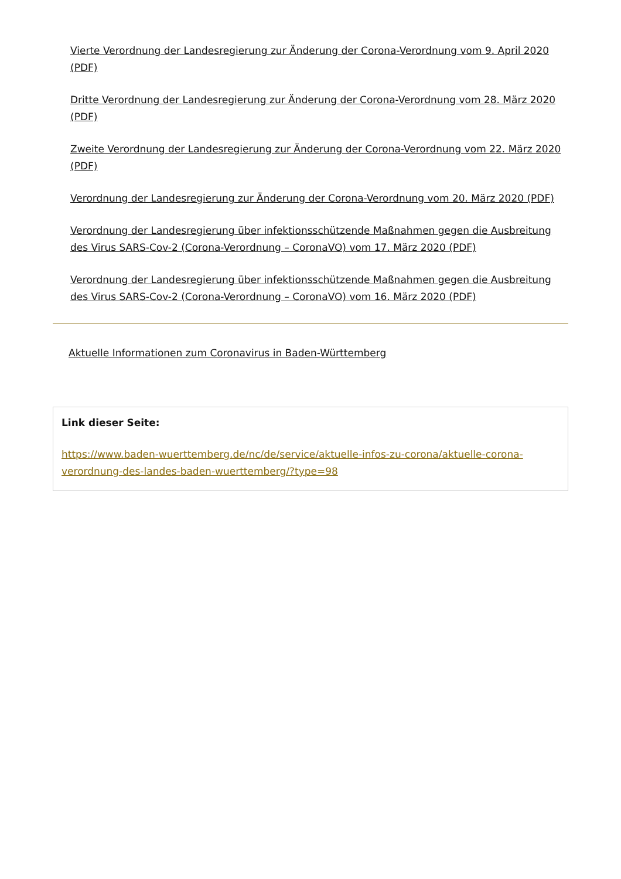Vierte Verordnung der Landesregierung zur Änderung der Corona-Verordnung vom 9. April 2020 (PDF)
Dritte Verordnung der Landesregierung zur Änderung der Corona-Verordnung vom 28. März 2020 (PDF)
Zweite Verordnung der Landesregierung zur Änderung der Corona-Verordnung vom 22. März 2020 (PDF)
Verordnung der Landesregierung zur Änderung der Corona-Verordnung vom 20. März 2020 (PDF)
Verordnung der Landesregierung über infektionsschützende Maßnahmen gegen die Ausbreitung des Virus SARS-Cov-2 (Corona-Verordnung – CoronaVO) vom 17. März 2020 (PDF)
Verordnung der Landesregierung über infektionsschützende Maßnahmen gegen die Ausbreitung des Virus SARS-Cov-2 (Corona-Verordnung – CoronaVO) vom 16. März 2020 (PDF)
Aktuelle Informationen zum Coronavirus in Baden-Württemberg
Link dieser Seite:
https://www.baden-wuerttemberg.de/nc/de/service/aktuelle-infos-zu-corona/aktuelle-corona-verordnung-des-landes-baden-wuerttemberg/?type=98